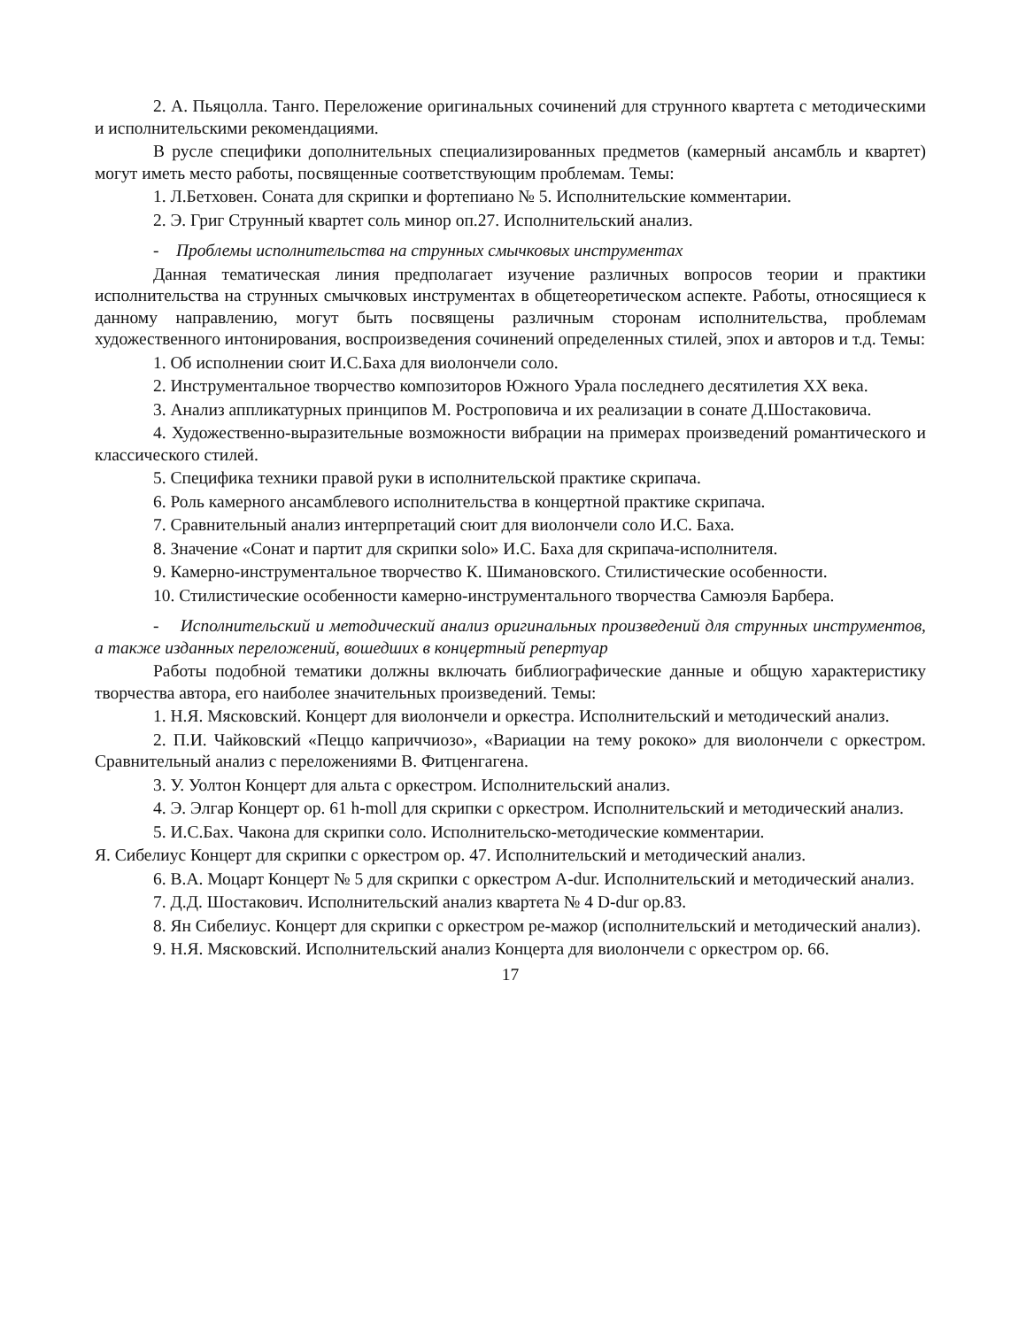2. А. Пьяцолла. Танго. Переложение оригинальных сочинений для струнного квартета с методическими и исполнительскими рекомендациями.
В русле специфики дополнительных специализированных предметов (камерный ансамбль и квартет) могут иметь место работы, посвященные соответствующим проблемам. Темы:
1. Л.Бетховен. Соната для скрипки и фортепиано № 5. Исполнительские комментарии.
2. Э. Григ Струнный квартет соль минор оп.27. Исполнительский анализ.
- Проблемы исполнительства на струнных смычковых инструментах
Данная тематическая линия предполагает изучение различных вопросов теории и практики исполнительства на струнных смычковых инструментах в общетеоретическом аспекте. Работы, относящиеся к данному направлению, могут быть посвящены различным сторонам исполнительства, проблемам художественного интонирования, воспроизведения сочинений определенных стилей, эпох и авторов и т.д. Темы:
1. Об исполнении сюит И.С.Баха для виолончели соло.
2. Инструментальное творчество композиторов Южного Урала последнего десятилетия ХХ века.
3. Анализ аппликатурных принципов М. Ростроповича и их реализации в сонате Д.Шостаковича.
4. Художественно-выразительные возможности вибрации на примерах произведений романтического и классического стилей.
5. Специфика техники правой руки в исполнительской практике скрипача.
6. Роль камерного ансамблевого исполнительства в концертной практике скрипача.
7. Сравнительный анализ интерпретаций сюит для виолончели соло И.С. Баха.
8. Значение «Сонат и партит для скрипки solo» И.С. Баха для скрипача-исполнителя.
9. Камерно-инструментальное творчество К. Шимановского. Стилистические особенности.
10. Стилистические особенности камерно-инструментального творчества Самюэля Барбера.
- Исполнительский и методический анализ оригинальных произведений для струнных инструментов, а также изданных переложений, вошедших в концертный репертуар
Работы подобной тематики должны включать библиографические данные и общую характеристику творчества автора, его наиболее значительных произведений. Темы:
1. Н.Я. Мясковский. Концерт для виолончели и оркестра. Исполнительский и методический анализ.
2. П.И. Чайковский «Пеццо каприччиозо», «Вариации на тему рококо» для виолончели с оркестром. Сравнительный анализ с переложениями В. Фитценгагена.
3. У. Уолтон Концерт для альта с оркестром. Исполнительский анализ.
4. Э. Элгар Концерт ор. 61 h-moll для скрипки с оркестром. Исполнительский и методический анализ.
5. И.С.Бах. Чакона для скрипки соло. Исполнительско-методические комментарии.
Я. Сибелиус Концерт для скрипки с оркестром ор. 47. Исполнительский и методический анализ.
6. В.А. Моцарт Концерт № 5 для скрипки с оркестром A-dur. Исполнительский и методический анализ.
7. Д.Д. Шостакович. Исполнительский анализ квартета № 4 D-dur ор.83.
8. Ян Сибелиус. Концерт для скрипки с оркестром ре-мажор (исполнительский и методический анализ).
9. Н.Я. Мясковский. Исполнительский анализ Концерта для виолончели с оркестром ор. 66.
17